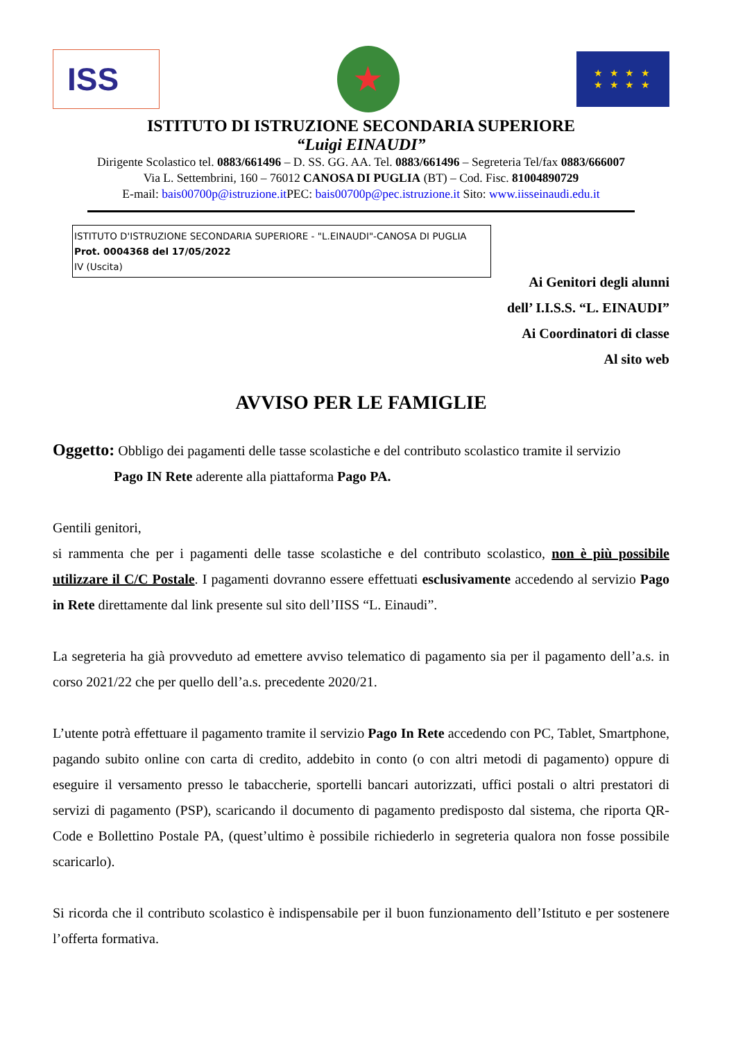ISS
★
★ ★ ★ ★
★ ★ ★ ★
ISTITUTO DI ISTRUZIONE SECONDARIA SUPERIORE
“Luigi EINAUDI”
Dirigente Scolastico tel. 0883/661496 – D. SS. GG. AA. Tel. 0883/661496 – Segreteria Tel/fax 0883/666007
Via L. Settembrini, 160 – 76012 CANOSA DI PUGLIA (BT) – Cod. Fisc. 81004890729
E-mail: bais00700p@istruzione.it PEC: bais00700p@pec.istruzione.it Sito: www.iisseinaudi.edu.it
ISTITUTO D'ISTRUZIONE SECONDARIA SUPERIORE - "L.EINAUDI"-CANOSA DI PUGLIA
Prot. 0004368 del 17/05/2022
IV (Uscita)
Ai Genitori degli alunni
dell’ I.I.S.S. “L. EINAUDI”
Ai Coordinatori di classe
Al sito web
AVVISO PER LE FAMIGLIE
Oggetto: Obbligo dei pagamenti delle tasse scolastiche e del contributo scolastico tramite il servizio
Pago IN Rete aderente alla piattaforma Pago PA.
Gentili genitori,
si rammenta che per i pagamenti delle tasse scolastiche e del contributo scolastico, non è più possibile utilizzare il C/C Postale. I pagamenti dovranno essere effettuati esclusivamente accedendo al servizio Pago in Rete direttamente dal link presente sul sito dell’IISS “L. Einaudi”.
La segreteria ha già provveduto ad emettere avviso telematico di pagamento sia per il pagamento dell’a.s. in corso 2021/22 che per quello dell’a.s. precedente 2020/21.
L’utente potrà effettuare il pagamento tramite il servizio Pago In Rete accedendo con PC, Tablet, Smartphone, pagando subito online con carta di credito, addebito in conto (o con altri metodi di pagamento) oppure di eseguire il versamento presso le tabaccherie, sportelli bancari autorizzati, uffici postali o altri prestatori di servizi di pagamento (PSP), scaricando il documento di pagamento predisposto dal sistema, che riporta QR-Code e Bollettino Postale PA, (quest’ultimo è possibile richiederlo in segreteria qualora non fosse possibile scaricarlo).
Si ricorda che il contributo scolastico è indispensabile per il buon funzionamento dell’Istituto e per sostenere l’offerta formativa.